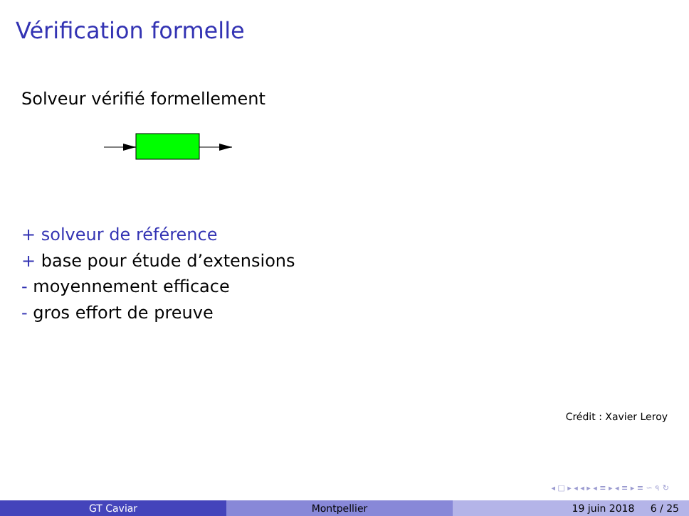Vérification formelle
Solveur vérifié formellement
+ solveur de référence
+ base pour étude d’extensions
- moyennement efficace
- gros effort de preuve
Crédit : Xavier Leroy
◂ □ ▸ ◂ ◂ ▸ ◂ ≡ ▸ ◂ ≡ ▸ ≡ ∽ ৭ ↻
GT Caviar Montpellier 19 juin 2018 6 / 25